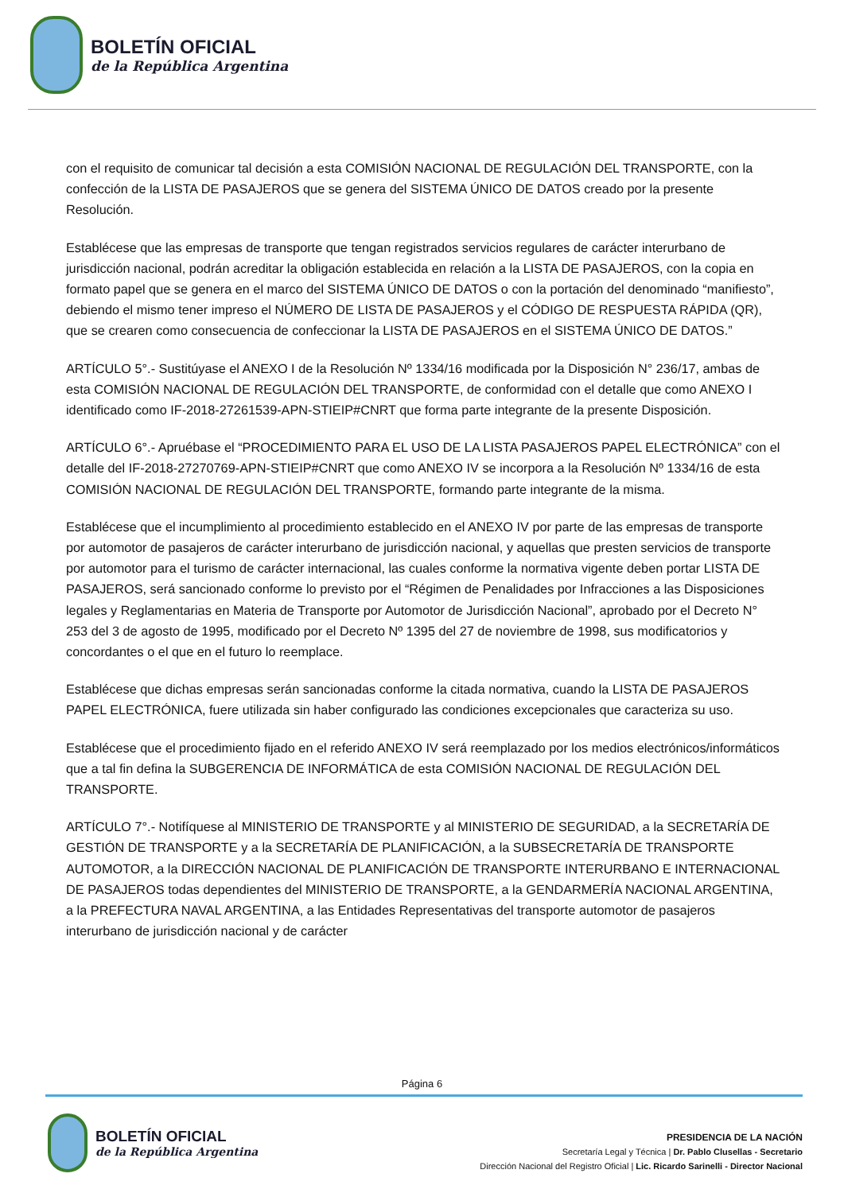BOLETÍN OFICIAL
de la República Argentina
con el requisito de comunicar tal decisión a esta COMISIÓN NACIONAL DE REGULACIÓN DEL TRANSPORTE, con la confección de la LISTA DE PASAJEROS que se genera del SISTEMA ÚNICO DE DATOS creado por la presente Resolución.
Establécese que las empresas de transporte que tengan registrados servicios regulares de carácter interurbano de jurisdicción nacional, podrán acreditar la obligación establecida en relación a la LISTA DE PASAJEROS, con la copia en formato papel que se genera en el marco del SISTEMA ÚNICO DE DATOS o con la portación del denominado “manifiesto”, debiendo el mismo tener impreso el NÚMERO DE LISTA DE PASAJEROS y el CÓDIGO DE RESPUESTA RÁPIDA (QR), que se crearen como consecuencia de confeccionar la LISTA DE PASAJEROS en el SISTEMA ÚNICO DE DATOS.”
ARTÍCULO 5°.- Sustitúyase el ANEXO I de la Resolución Nº 1334/16 modificada por la Disposición N° 236/17, ambas de esta COMISIÓN NACIONAL DE REGULACIÓN DEL TRANSPORTE, de conformidad con el detalle que como ANEXO I identificado como IF-2018-27261539-APN-STIEIP#CNRT que forma parte integrante de la presente Disposición.
ARTÍCULO 6°.- Apruébase el “PROCEDIMIENTO PARA EL USO DE LA LISTA PASAJEROS PAPEL ELECTRÓNICA” con el detalle del IF-2018-27270769-APN-STIEIP#CNRT que como ANEXO IV se incorpora a la Resolución Nº 1334/16 de esta COMISIÓN NACIONAL DE REGULACIÓN DEL TRANSPORTE, formando parte integrante de la misma.
Establécese que el incumplimiento al procedimiento establecido en el ANEXO IV por parte de las empresas de transporte por automotor de pasajeros de carácter interurbano de jurisdicción nacional, y aquellas que presten servicios de transporte por automotor para el turismo de carácter internacional, las cuales conforme la normativa vigente deben portar LISTA DE PASAJEROS, será sancionado conforme lo previsto por el “Régimen de Penalidades por Infracciones a las Disposiciones legales y Reglamentarias en Materia de Transporte por Automotor de Jurisdicción Nacional”, aprobado por el Decreto N° 253 del 3 de agosto de 1995, modificado por el Decreto Nº 1395 del 27 de noviembre de 1998, sus modificatorios y concordantes o el que en el futuro lo reemplace.
Establécese que dichas empresas serán sancionadas conforme la citada normativa, cuando la LISTA DE PASAJEROS PAPEL ELECTRÓNICA, fuere utilizada sin haber configurado las condiciones excepcionales que caracteriza su uso.
Establécese que el procedimiento fijado en el referido ANEXO IV será reemplazado por los medios electrónicos/informáticos que a tal fin defina la SUBGERENCIA DE INFORMÁTICA de esta COMISIÓN NACIONAL DE REGULACIÓN DEL TRANSPORTE.
ARTÍCULO 7°.- Notifíquese al MINISTERIO DE TRANSPORTE y al MINISTERIO DE SEGURIDAD, a la SECRETARÍA DE GESTIÓN DE TRANSPORTE y a la SECRETARÍA DE PLANIFICACIÓN, a la SUBSECRETARÍA DE TRANSPORTE AUTOMOTOR, a la DIRECCIÓN NACIONAL DE PLANIFICACIÓN DE TRANSPORTE INTERURBANO E INTERNACIONAL DE PASAJEROS todas dependientes del MINISTERIO DE TRANSPORTE, a la GENDARMERÍA NACIONAL ARGENTINA, a la PREFECTURA NAVAL ARGENTINA, a las Entidades Representativas del transporte automotor de pasajeros interurbano de jurisdicción nacional y de carácter
Página 6
BOLETÍN OFICIAL
de la República Argentina
PRESIDENCIA DE LA NACIÓN
Secretaría Legal y Técnica | Dr. Pablo Clusellas - Secretario
Dirección Nacional del Registro Oficial | Lic. Ricardo Sarinelli - Director Nacional